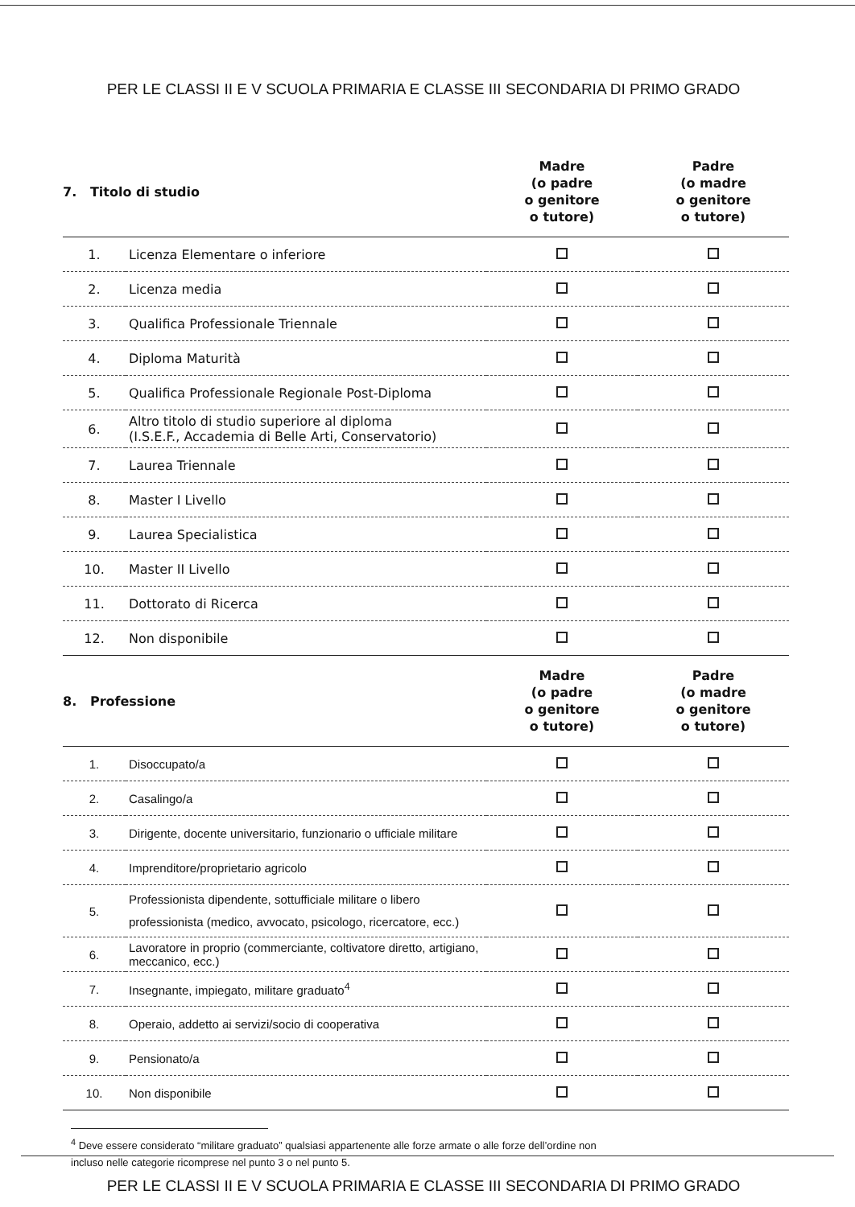PER LE CLASSI II E V SCUOLA PRIMARIA E CLASSE III SECONDARIA DI PRIMO GRADO
| 7. Titolo di studio | | Madre (o padre o genitore o tutore) | Padre (o madre o genitore o tutore) |
| --- | --- | --- | --- |
| 1. | Licenza Elementare o inferiore | | |
| 2. | Licenza media | | |
| 3. | Qualifica Professionale Triennale | | |
| 4. | Diploma Maturità | | |
| 5. | Qualifica Professionale Regionale Post-Diploma | | |
| 6. | Altro titolo di studio superiore al diploma (I.S.E.F., Accademia di Belle Arti, Conservatorio) | | |
| 7. | Laurea Triennale | | |
| 8. | Master I Livello | | |
| 9. | Laurea Specialistica | | |
| 10. | Master II Livello | | |
| 11. | Dottorato di Ricerca | | |
| 12. | Non disponibile | | |
| 8. Professione | | Madre (o padre o genitore o tutore) | Padre (o madre o genitore o tutore) |
| 1. | Disoccupato/a | | |
| 2. | Casalingo/a | | |
| 3. | Dirigente, docente universitario, funzionario o ufficiale militare | | |
| 4. | Imprenditore/proprietario agricolo | | |
| 5. | Professionista dipendente, sottufficiale militare o libero professionista (medico, avvocato, psicologo, ricercatore, ecc.) | | |
| 6. | Lavoratore in proprio (commerciante, coltivatore diretto, artigiano, meccanico, ecc.) | | |
| 7. | Insegnante, impiegato, militare graduato<sup>4</sup> | | |
| 8. | Operaio, addetto ai servizi/socio di cooperativa | | |
| 9. | Pensionato/a | | |
| 10. | Non disponibile | | |
<sup>4</sup> Deve essere considerato “militare graduato” qualsiasi appartenente alle forze armate o alle forze dell’ordine non
incluso nelle categorie ricomprese nel punto 3 o nel punto 5.
PER LE CLASSI II E V SCUOLA PRIMARIA E CLASSE III SECONDARIA DI PRIMO GRADO